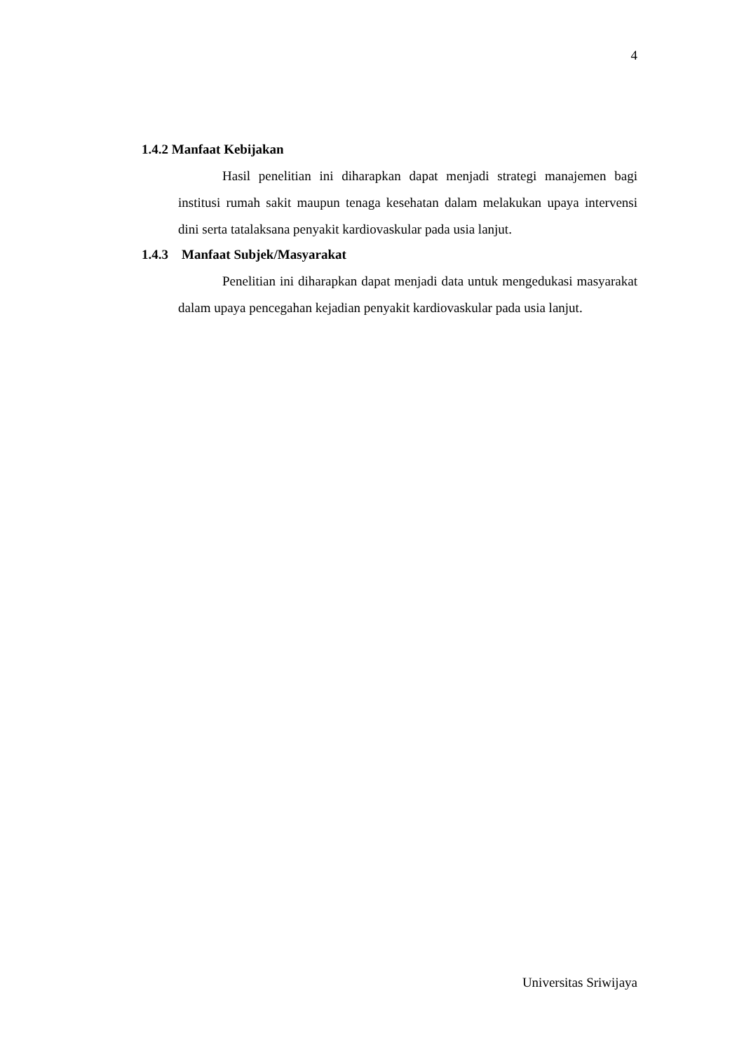4
1.4.2 Manfaat Kebijakan
Hasil penelitian ini diharapkan dapat menjadi strategi manajemen bagi institusi rumah sakit maupun tenaga kesehatan dalam melakukan upaya intervensi dini serta tatalaksana penyakit kardiovaskular pada usia lanjut.
1.4.3 Manfaat Subjek/Masyarakat
Penelitian ini diharapkan dapat menjadi data untuk mengedukasi masyarakat dalam upaya pencegahan kejadian penyakit kardiovaskular pada usia lanjut.
Universitas Sriwijaya